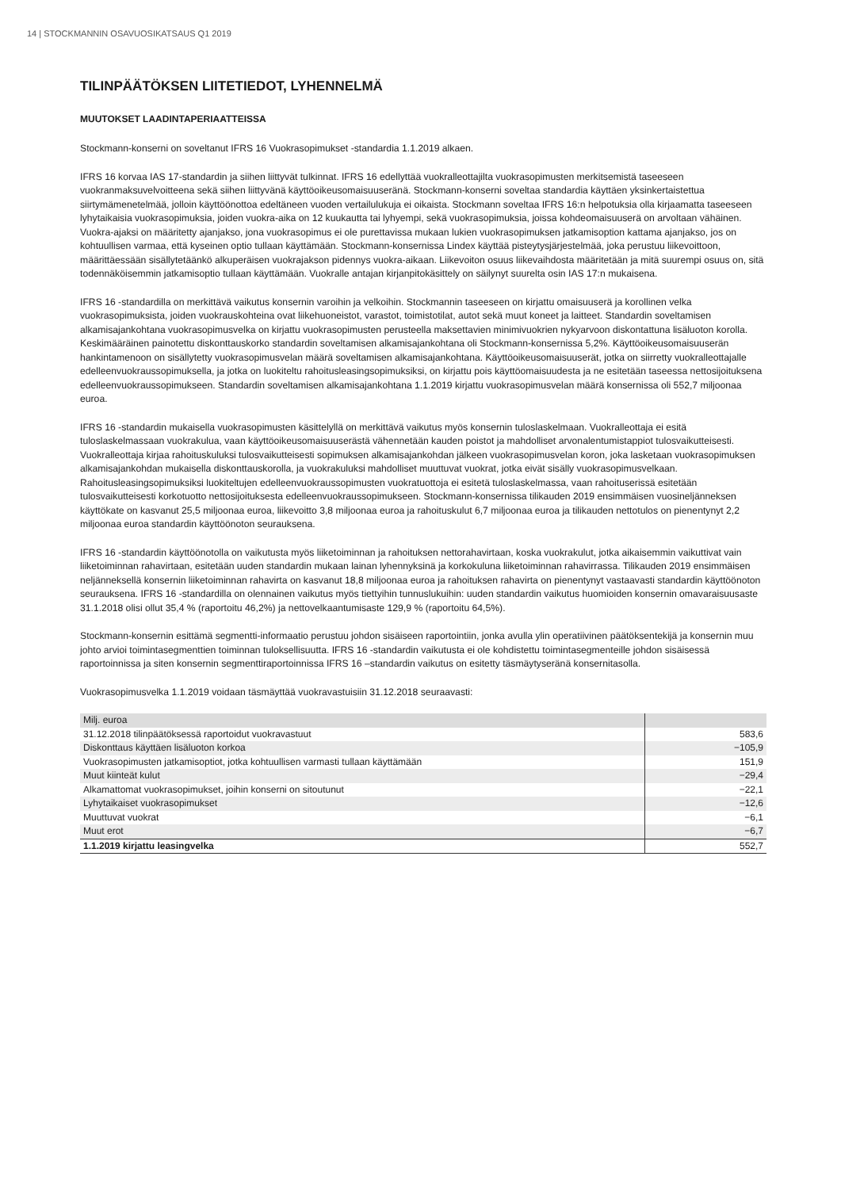14 | STOCKMANNIN OSAVUOSIKATSAUS Q1 2019
TILINPÄÄTÖKSEN LIITETIEDOT, LYHENNELMÄ
MUUTOKSET LAADINTAPERIAATTEISSA
Stockmann-konserni on soveltanut IFRS 16 Vuokrasopimukset -standardia 1.1.2019 alkaen.
IFRS 16 korvaa IAS 17-standardin ja siihen liittyvät tulkinnat. IFRS 16 edellyttää vuokralleottajilta vuokrasopimusten merkitsemistä taseeseen vuokranmaksuvelvoitteena sekä siihen liittyvänä käyttöoikeusomaisuuseränä. Stockmann-konserni soveltaa standardia käyttäen yksinkertaistettua siirtymämenetelmää, jolloin käyttöönottoa edeltäneen vuoden vertailulukuja ei oikaista. Stockmann soveltaa IFRS 16:n helpotuksia olla kirjaamatta taseeseen lyhytaikaisia vuokrasopimuksia, joiden vuokra-aika on 12 kuukautta tai lyhyempi, sekä vuokrasopimuksia, joissa kohdeomaisuuserä on arvoltaan vähäinen. Vuokra-ajaksi on määritetty ajanjakso, jona vuokrasopimus ei ole purettavissa mukaan lukien vuokrasopimuksen jatkamisoption kattama ajanjakso, jos on kohtuullisen varmaa, että kyseinen optio tullaan käyttämään. Stockmann-konsernissa Lindex käyttää pisteytysjärjestelmää, joka perustuu liikevoittoon, määrittäessään sisällytetäänkö alkuperäisen vuokrajakson pidennys vuokra-aikaan. Liikevoiton osuus liikevaihdosta määritetään ja mitä suurempi osuus on, sitä todennäköisemmin jatkamisoptio tullaan käyttämään. Vuokralle antajan kirjanpitokäsittely on säilynyt suurelta osin IAS 17:n mukaisena.
IFRS 16 -standardilla on merkittävä vaikutus konsernin varoihin ja velkoihin. Stockmannin taseeseen on kirjattu omaisuuserä ja korollinen velka vuokrasopimuksista, joiden vuokrauskohteina ovat liikehuoneistot, varastot, toimistotilat, autot sekä muut koneet ja laitteet. Standardin soveltamisen alkamisajankohtana vuokrasopimusvelka on kirjattu vuokrasopimusten perusteella maksettavien minimivuokrien nykyarvoon diskontattuna lisäluoton korolla. Keskimääräinen painotettu diskonttauskorko standardin soveltamisen alkamisajankohtana oli Stockmann-konsernissa 5,2%. Käyttöoikeusomaisuuserän hankintamenoon on sisällytetty vuokrasopimusvelan määrä soveltamisen alkamisajankohtana. Käyttöoikeusomaisuuserät, jotka on siirretty vuokralleottajalle edelleenvuokraussopimuksella, ja jotka on luokiteltu rahoitusleasingsopimuksiksi, on kirjattu pois käyttöomaisuudesta ja ne esitetään taseessa nettosijoituksena edelleenvuokraussopimukseen. Standardin soveltamisen alkamisajankohtana 1.1.2019 kirjattu vuokrasopimusvelan määrä konsernissa oli 552,7 miljoonaa euroa.
IFRS 16 -standardin mukaisella vuokrasopimusten käsittelyllä on merkittävä vaikutus myös konsernin tuloslaskelmaan. Vuokralleottaja ei esitä tuloslaskelmassaan vuokrakulua, vaan käyttöoikeusomaisuuserästä vähennetään kauden poistot ja mahdolliset arvonalentumistappiot tulosvaikutteisesti. Vuokralleottaja kirjaa rahoituskuluksi tulosvaikutteisesti sopimuksen alkamisajankohdan jälkeen vuokrasopimusvelan koron, joka lasketaan vuokrasopimuksen alkamisajankohdan mukaisella diskonttauskorolla, ja vuokrakuluksi mahdolliset muuttuvat vuokrat, jotka eivät sisälly vuokrasopimusvelkaan. Rahoitusleasingsopimuksiksi luokiteltujen edelleenvuokraussopimusten vuokratuottoja ei esitetä tuloslaskelmassa, vaan rahoituserissä esitetään tulosvaikutteisesti korkotuotto nettosijoituksesta edelleenvuokraussopimukseen. Stockmann-konsernissa tilikauden 2019 ensimmäisen vuosineljänneksen käyttökate on kasvanut 25,5 miljoonaa euroa, liikevoitto 3,8 miljoonaa euroa ja rahoituskulut 6,7 miljoonaa euroa ja tilikauden nettotulos on pienentynyt 2,2 miljoonaa euroa standardin käyttöönoton seurauksena.
IFRS 16 -standardin käyttöönotolla on vaikutusta myös liiketoiminnan ja rahoituksen nettorahavirtaan, koska vuokrakulut, jotka aikaisemmin vaikuttivat vain liiketoiminnan rahavirtaan, esitetään uuden standardin mukaan lainan lyhennyksinä ja korkokuluna liiketoiminnan rahavirrassa. Tilikauden 2019 ensimmäisen neljänneksellä konsernin liiketoiminnan rahavirta on kasvanut 18,8 miljoonaa euroa ja rahoituksen rahavirta on pienentynyt vastaavasti standardin käyttöönoton seurauksena. IFRS 16 -standardilla on olennainen vaikutus myös tiettyihin tunnuslukuihin: uuden standardin vaikutus huomioiden konsernin omavaraisuusaste 31.1.2018 olisi ollut 35,4 % (raportoitu 46,2%) ja nettovelkaantumisaste 129,9 % (raportoitu 64,5%).
Stockmann-konsernin esittämä segmentti-informaatio perustuu johdon sisäiseen raportointiin, jonka avulla ylin operatiivinen päätöksentekijä ja konsernin muu johto arvioi toimintasegmenttien toiminnan tuloksellisuutta. IFRS 16 -standardin vaikutusta ei ole kohdistettu toimintasegmenteille johdon sisäisessä raportoinnissa ja siten konsernin segmenttiraportoinnissa IFRS 16 –standardin vaikutus on esitetty täsmäytyseränä konsernitasolla.
Vuokrasopimusvelka 1.1.2019 voidaan täsmäyttää vuokravastuisiin 31.12.2018 seuraavasti:
| Milj. euroa | |
| 31.12.2018 tilinpäätöksessä raportoidut vuokravastuut | 583,6 |
| Diskonttaus käyttäen lisäluoton korkoa | −105,9 |
| Vuokrasopimusten jatkamisoptiot, jotka kohtuullisen varmasti tullaan käyttämään | 151,9 |
| Muut kiinteät kulut | −29,4 |
| Alkamattomat vuokrasopimukset, joihin konserni on sitoutunut | −22,1 |
| Lyhytaikaiset vuokrasopimukset | −12,6 |
| Muuttuvat vuokrat | −6,1 |
| Muut erot | −6,7 |
| 1.1.2019 kirjattu leasingvelka | 552,7 |